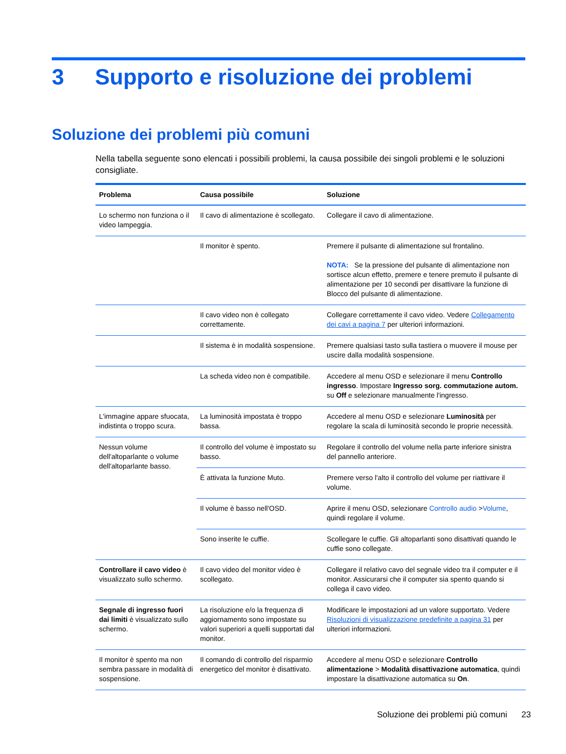3 Supporto e risoluzione dei problemi
Soluzione dei problemi più comuni
Nella tabella seguente sono elencati i possibili problemi, la causa possibile dei singoli problemi e le soluzioni consigliate.
| Problema | Causa possibile | Soluzione |
| --- | --- | --- |
| Lo schermo non funziona o il video lampeggia. | Il cavo di alimentazione è scollegato. | Collegare il cavo di alimentazione. |
| | Il monitor è spento. | Premere il pulsante di alimentazione sul frontalino. NOTA: Se la pressione del pulsante di alimentazione non sortisce alcun effetto, premere e tenere premuto il pulsante di alimentazione per 10 secondi per disattivare la funzione di Blocco del pulsante di alimentazione. |
| | Il cavo video non è collegato correttamente. | Collegare correttamente il cavo video. Vedere Collegamento dei cavi a pagina 7 per ulteriori informazioni. |
| | Il sistema è in modalità sospensione. | Premere qualsiasi tasto sulla tastiera o muovere il mouse per uscire dalla modalità sospensione. |
| | La scheda video non è compatibile. | Accedere al menu OSD e selezionare il menu Controllo ingresso . Impostare Ingresso sorg. commutazione autom. su Off e selezionare manualmente l'ingresso. |
| L'immagine appare sfuocata, indistinta o troppo scura. | La luminosità impostata è troppo bassa. | Accedere al menu OSD e selezionare Luminosità per regolare la scala di luminosità secondo le proprie necessità. |
| Nessun volume dell'altoparlante o volume dell'altoparlante basso. | Il controllo del volume è impostato su basso. | Regolare il controllo del volume nella parte inferiore sinistra del pannello anteriore. |
| | È attivata la funzione Muto. | Premere verso l'alto il controllo del volume per riattivare il volume. |
| | Il volume è basso nell'OSD. | Aprire il menu OSD, selezionare Controllo audio > Volume , quindi regolare il volume. |
| | Sono inserite le cuffie. | Scollegare le cuffie. Gli altoparlanti sono disattivati quando le cuffie sono collegate. |
| Controllare il cavo video è visualizzato sullo schermo. | Il cavo video del monitor video è scollegato. | Collegare il relativo cavo del segnale video tra il computer e il monitor. Assicurarsi che il computer sia spento quando si collega il cavo video. |
| Segnale di ingresso fuori dai limiti è visualizzato sullo schermo. | La risoluzione e/o la frequenza di aggiornamento sono impostate su valori superiori a quelli supportati dal monitor. | Modificare le impostazioni ad un valore supportato. Vedere Risoluzioni di visualizzazione predefinite a pagina 31 per ulteriori informazioni. |
| Il monitor è spento ma non sembra passare in modalità di sospensione. | Il comando di controllo del risparmio energetico del monitor è disattivato. | Accedere al menu OSD e selezionare Controllo alimentazione > Modalità disattivazione automatica , quindi impostare la disattivazione automatica su On . |
Soluzione dei problemi più comuni 23